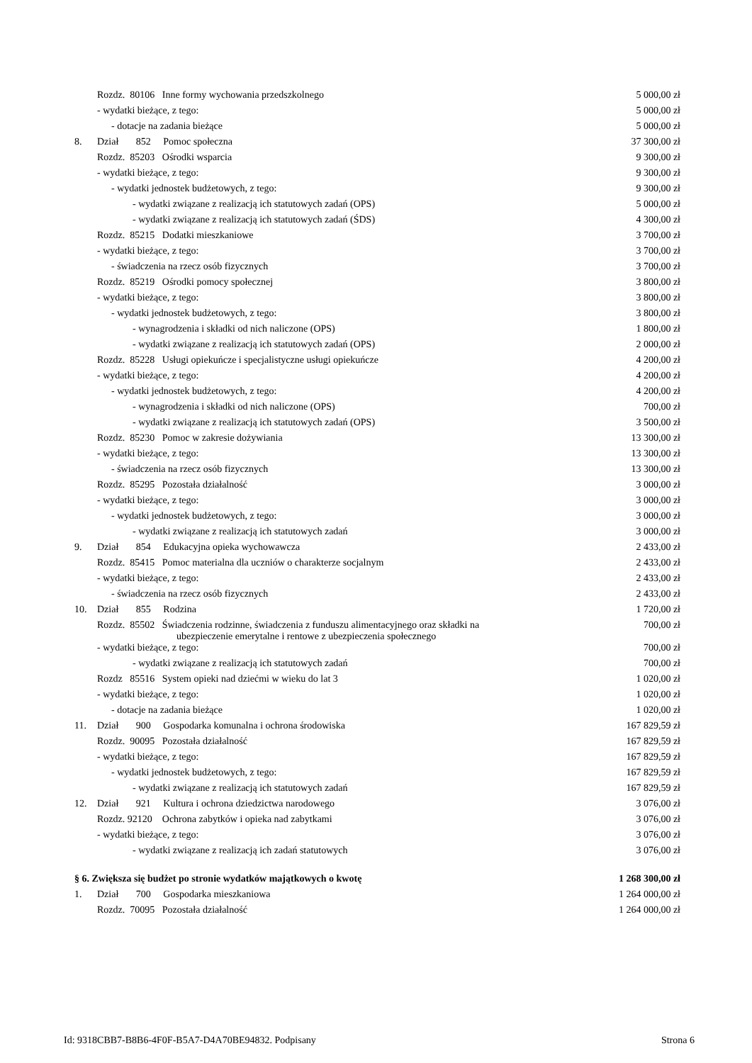| | Rozdz. 80106 Inne formy wychowania przedszkolnego | 5 000,00 zł |
| | - wydatki bieżące, z tego: | 5 000,00 zł |
| | - dotacje na zadania bieżące | 5 000,00 zł |
| 8. | Dział 852 Pomoc społeczna | 37 300,00 zł |
| | Rozdz. 85203 Ośrodki wsparcia | 9 300,00 zł |
| | - wydatki bieżące, z tego: | 9 300,00 zł |
| | - wydatki jednostek budżetowych, z tego: | 9 300,00 zł |
| | - wydatki związane z realizacją ich statutowych zadań (OPS) | 5 000,00 zł |
| | - wydatki związane z realizacją ich statutowych zadań (ŚDS) | 4 300,00 zł |
| | Rozdz. 85215 Dodatki mieszkaniowe | 3 700,00 zł |
| | - wydatki bieżące, z tego: | 3 700,00 zł |
| | - świadczenia na rzecz osób fizycznych | 3 700,00 zł |
| | Rozdz. 85219 Ośrodki pomocy społecznej | 3 800,00 zł |
| | - wydatki bieżące, z tego: | 3 800,00 zł |
| | - wydatki jednostek budżetowych, z tego: | 3 800,00 zł |
| | - wynagrodzenia i składki od nich naliczone (OPS) | 1 800,00 zł |
| | - wydatki związane z realizacją ich statutowych zadań (OPS) | 2 000,00 zł |
| | Rozdz. 85228 Usługi opiekuńcze i specjalistyczne usługi opiekuńcze | 4 200,00 zł |
| | - wydatki bieżące, z tego: | 4 200,00 zł |
| | - wydatki jednostek budżetowych, z tego: | 4 200,00 zł |
| | - wynagrodzenia i składki od nich naliczone (OPS) | 700,00 zł |
| | - wydatki związane z realizacją ich statutowych zadań (OPS) | 3 500,00 zł |
| | Rozdz. 85230 Pomoc w zakresie dożywiania | 13 300,00 zł |
| | - wydatki bieżące, z tego: | 13 300,00 zł |
| | - świadczenia na rzecz osób fizycznych | 13 300,00 zł |
| | Rozdz. 85295 Pozostała działalność | 3 000,00 zł |
| | - wydatki bieżące, z tego: | 3 000,00 zł |
| | - wydatki jednostek budżetowych, z tego: | 3 000,00 zł |
| | - wydatki związane z realizacją ich statutowych zadań | 3 000,00 zł |
| 9. | Dział 854 Edukacyjna opieka wychowawcza | 2 433,00 zł |
| | Rozdz. 85415 Pomoc materialna dla uczniów o charakterze socjalnym | 2 433,00 zł |
| | - wydatki bieżące, z tego: | 2 433,00 zł |
| | - świadczenia na rzecz osób fizycznych | 2 433,00 zł |
| 10. | Dział 855 Rodzina | 1 720,00 zł |
| | Rozdz. 85502 Świadczenia rodzinne, świadczenia z funduszu alimentacyjnego oraz składki na ubezpieczenie emerytalne i rentowe z ubezpieczenia społecznego | 700,00 zł |
| | - wydatki bieżące, z tego: | 700,00 zł |
| | - wydatki związane z realizacją ich statutowych zadań | 700,00 zł |
| | Rozdz 85516 System opieki nad dziećmi w wieku do lat 3 | 1 020,00 zł |
| | - wydatki bieżące, z tego: | 1 020,00 zł |
| | - dotacje na zadania bieżące | 1 020,00 zł |
| 11. | Dział 900 Gospodarka komunalna i ochrona środowiska | 167 829,59 zł |
| | Rozdz. 90095 Pozostała działalność | 167 829,59 zł |
| | - wydatki bieżące, z tego: | 167 829,59 zł |
| | - wydatki jednostek budżetowych, z tego: | 167 829,59 zł |
| | - wydatki związane z realizacją ich statutowych zadań | 167 829,59 zł |
| 12. | Dział 921 Kultura i ochrona dziedzictwa narodowego | 3 076,00 zł |
| | Rozdz. 92120 Ochrona zabytków i opieka nad zabytkami | 3 076,00 zł |
| | - wydatki bieżące, z tego: | 3 076,00 zł |
| | - wydatki związane z realizacją ich zadań statutowych | 3 076,00 zł |
| § 6. Zwiększa się budżet po stronie wydatków majątkowych o kwotę | | 1 268 300,00 zł |
| 1. | Dział 700 Gospodarka mieszkaniowa | 1 264 000,00 zł |
| | Rozdz. 70095 Pozostała działalność | 1 264 000,00 zł |
Id: 9318CBB7-B8B6-4F0F-B5A7-D4A70BE94832. Podpisany Strona 6